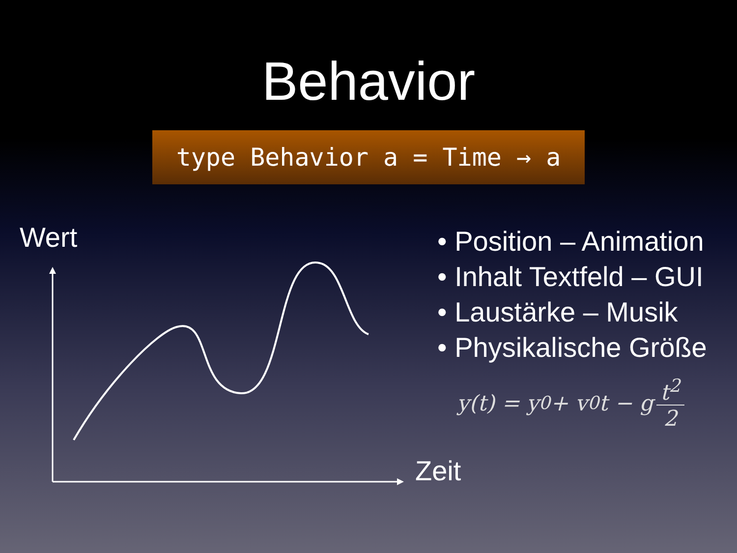Behavior
type Behavior a = Time → a
Wert
Zeit
• Position – Animation
• Inhalt Textfeld – GUI
• Laustärke – Musik
• Physikalische Größe
y(t) = y<sub>0</sub> + v<sub>0</sub>t − g t<sup>2</sup> 2